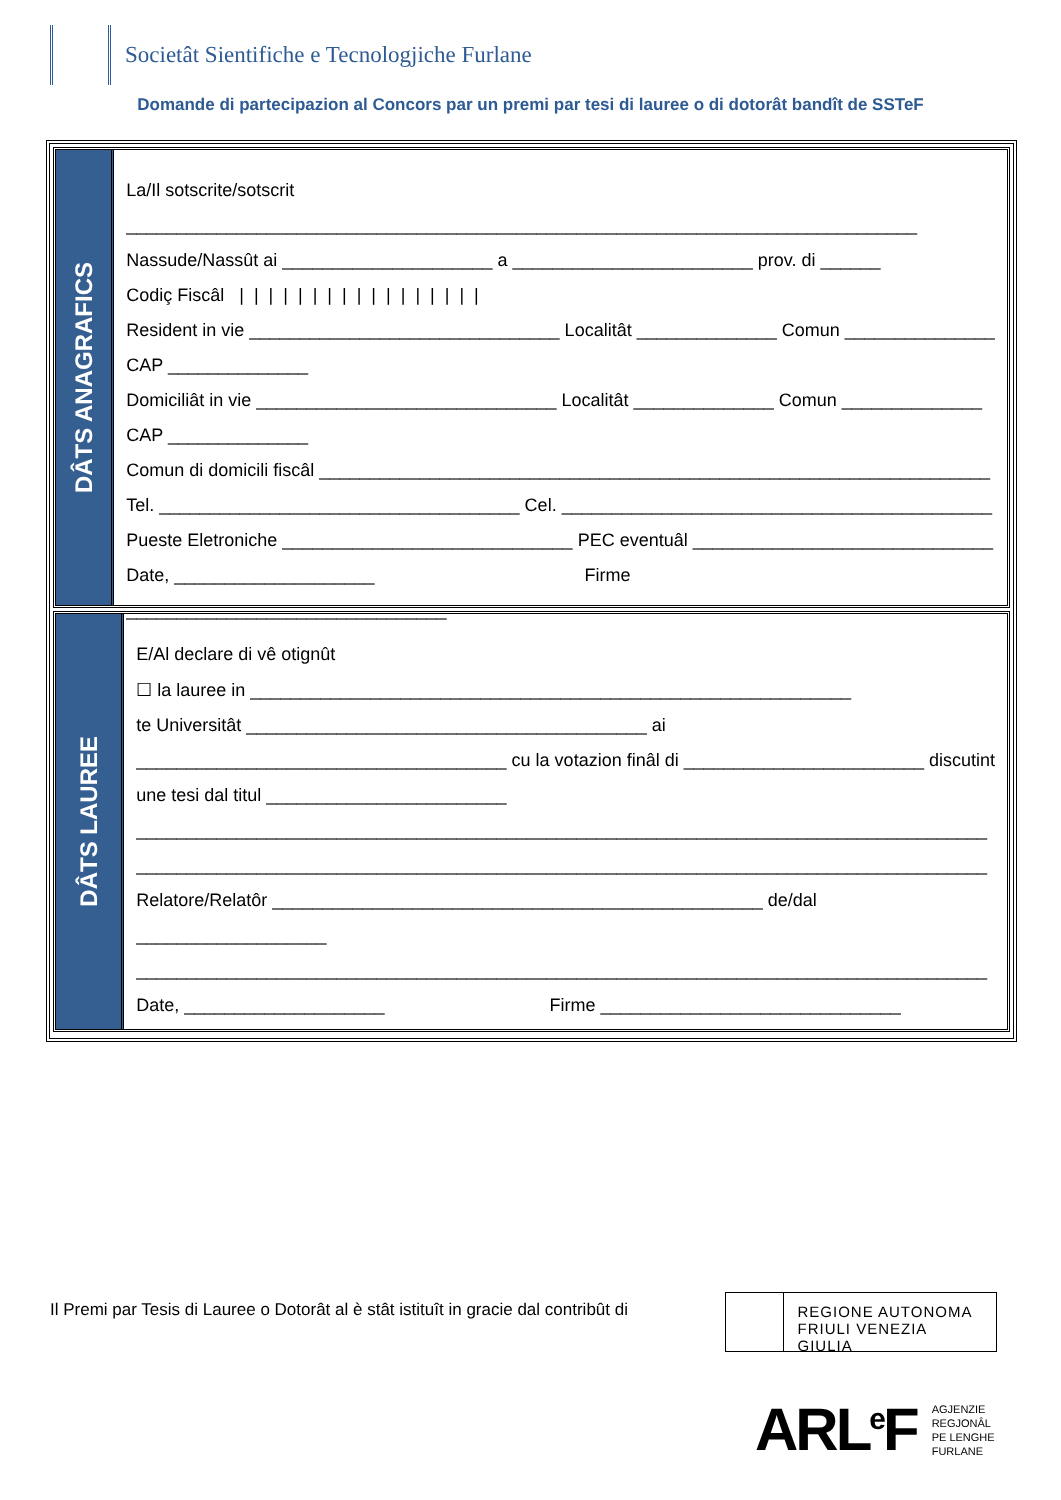Societât Sientifiche e Tecnologjiche Furlane
Domande di partecipazion al Concors par un premi par tesi di lauree o di dotorât bandît de SSTeF
DÂTS ANAGRAFICS
La/Il sotscrite/sotscrit
_______________________________________________________________________________
Nassude/Nassût ai _____________________ a ________________________ prov. di ______
Codiç Fiscâl | | | | | | | | | | | | | | | | |
Resident in vie _______________________________ Localitât ______________ Comun _______________
CAP ______________
Domiciliât in vie ______________________________ Localitât ______________ Comun ______________
CAP ______________
Comun di domicili fiscâl ___________________________________________________________________
Tel. ____________________________________ Cel. ___________________________________________
Pueste Eletroniche _____________________________ PEC eventuâl ______________________________
Date, ____________________ Firme
________________________________
DÂTS LAUREE
E/Al declare di vê otignût
☐ la lauree in ____________________________________________________________
te Universitât ________________________________________ ai
_____________________________________ cu la votazion finâl di ________________________ discutint
une tesi dal titul ________________________
_____________________________________________________________________________________
_____________________________________________________________________________________
Relatore/Relatôr _________________________________________________ de/dal
___________________
_____________________________________________________________________________________
Date, ____________________ Firme ______________________________
Il Premi par Tesis di Lauree o Dotorât al è stât istituît in gracie dal contribût di
REGIONE AUTONOMA
FRIULI VENEZIA GIULIA
ARL<sup>e</sup>F AGJENZIE
REGJONÂL
PE LENGHE
FURLANE